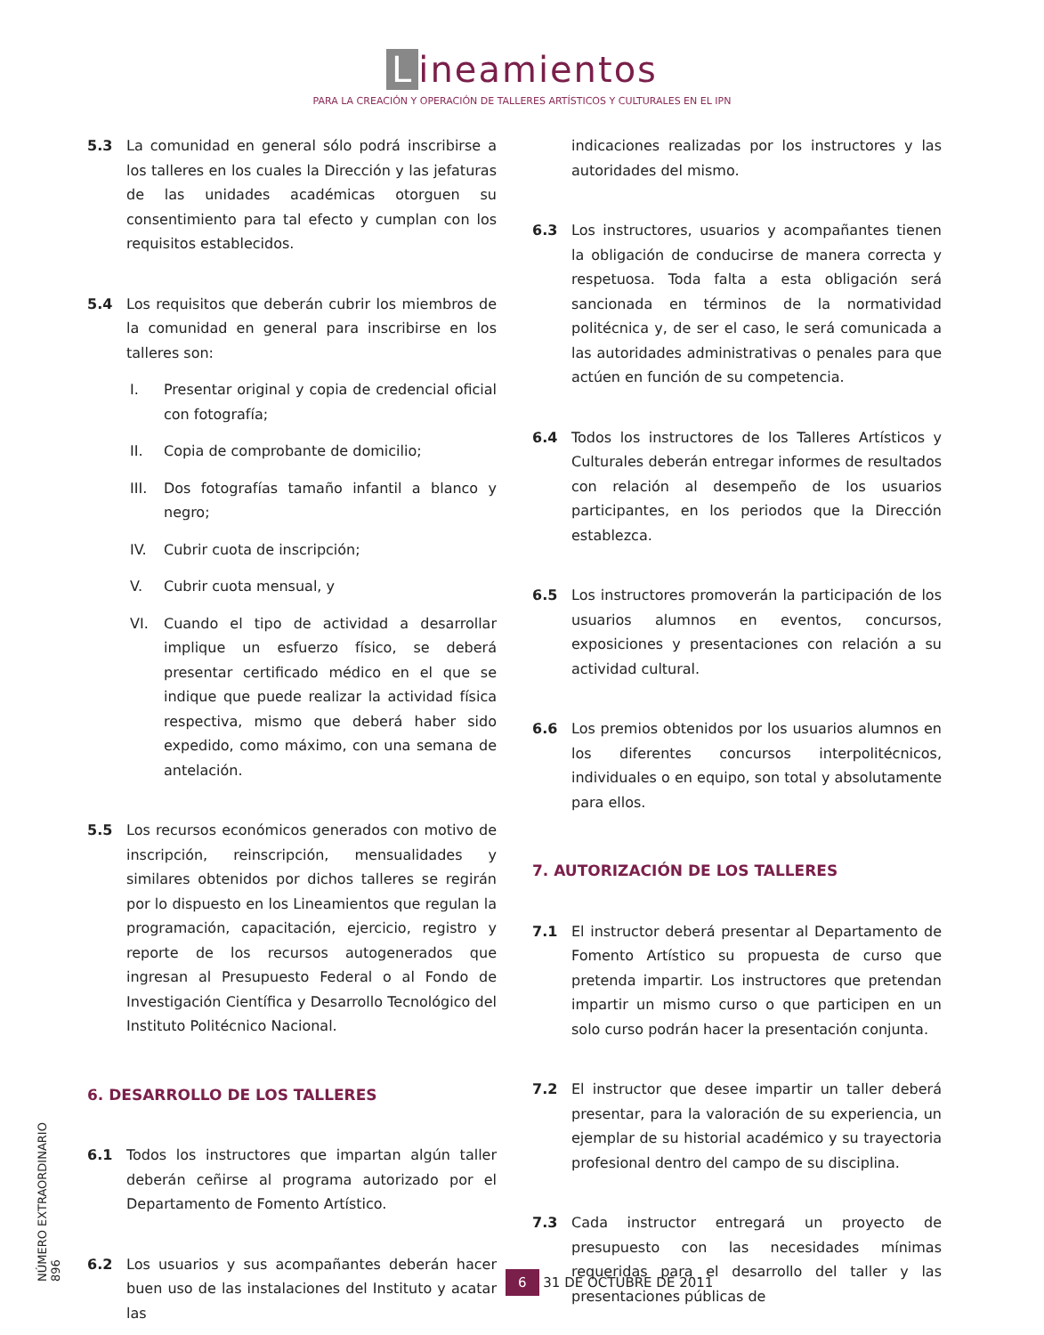Lineamientos
PARA LA CREACIÓN Y OPERACIÓN DE TALLERES ARTÍSTICOS Y CULTURALES EN EL IPN
5.3 La comunidad en general sólo podrá inscribirse a los talleres en los cuales la Dirección y las jefaturas de las unidades académicas otorguen su consentimiento para tal efecto y cumplan con los requisitos establecidos.
5.4 Los requisitos que deberán cubrir los miembros de la comunidad en general para inscribirse en los talleres son:
I. Presentar original y copia de credencial oficial con fotografía;
II. Copia de comprobante de domicilio;
III.
Dos fotografías tamaño infantil a blanco y negro;
IV. Cubrir cuota de inscripción;
V. Cubrir cuota mensual, y
VI. Cuando el tipo de actividad a desarrollar implique un esfuerzo físico, se deberá presentar certificado médico en el que se indique que puede realizar la actividad física respectiva, mismo que deberá haber sido expedido, como máximo, con una semana de antelación.
5.5 Los recursos económicos generados con motivo de inscripción, reinscripción, mensualidades y similares obtenidos por dichos talleres se regirán por lo dispuesto en los Lineamientos que regulan la programación, capacitación, ejercicio, registro y reporte de los recursos autogenerados que ingresan al Presupuesto Federal o al Fondo de Investigación Científica y Desarrollo Tecnológico del Instituto Politécnico Nacional.
6. DESARROLLO DE LOS TALLERES
6.1 Todos los instructores que impartan algún taller deberán ceñirse al programa autorizado por el Departamento de Fomento Artístico.
6.2 Los usuarios y sus acompañantes deberán hacer buen uso de las instalaciones del Instituto y acatar las
indicaciones realizadas por los instructores y las autoridades del mismo.
6.3 Los instructores, usuarios y acompañantes tienen la obligación de conducirse de manera correcta y respetuosa. Toda falta a esta obligación será sancionada en términos de la normatividad politécnica y, de ser el caso, le será comunicada a las autoridades administrativas o penales para que actúen en función de su competencia.
6.4 Todos los instructores de los Talleres Artísticos y Culturales deberán entregar informes de resultados con relación al desempeño de los usuarios participantes, en los periodos que la Dirección establezca.
6.5 Los instructores promoverán la participación de los usuarios alumnos en eventos, concursos, exposiciones y presentaciones con relación a su actividad cultural.
6.6 Los premios obtenidos por los usuarios alumnos en los diferentes concursos interpolitécnicos, individuales o en equipo, son total y absolutamente para ellos.
7. AUTORIZACIÓN DE LOS TALLERES
7.1 El instructor deberá presentar al Departamento de Fomento Artístico su propuesta de curso que pretenda impartir. Los instructores que pretendan impartir un mismo curso o que participen en un solo curso podrán hacer la presentación conjunta.
7.2 El instructor que desee impartir un taller deberá presentar, para la valoración de su experiencia, un ejemplar de su historial académico y su trayectoria profesional dentro del campo de su disciplina.
7.3 Cada instructor entregará un proyecto de presupuesto con las necesidades mínimas requeridas para el desarrollo del taller y las presentaciones públicas de
NÚMERO EXTRAORDINARIO 896
6 31 DE OCTUBRE DE 2011